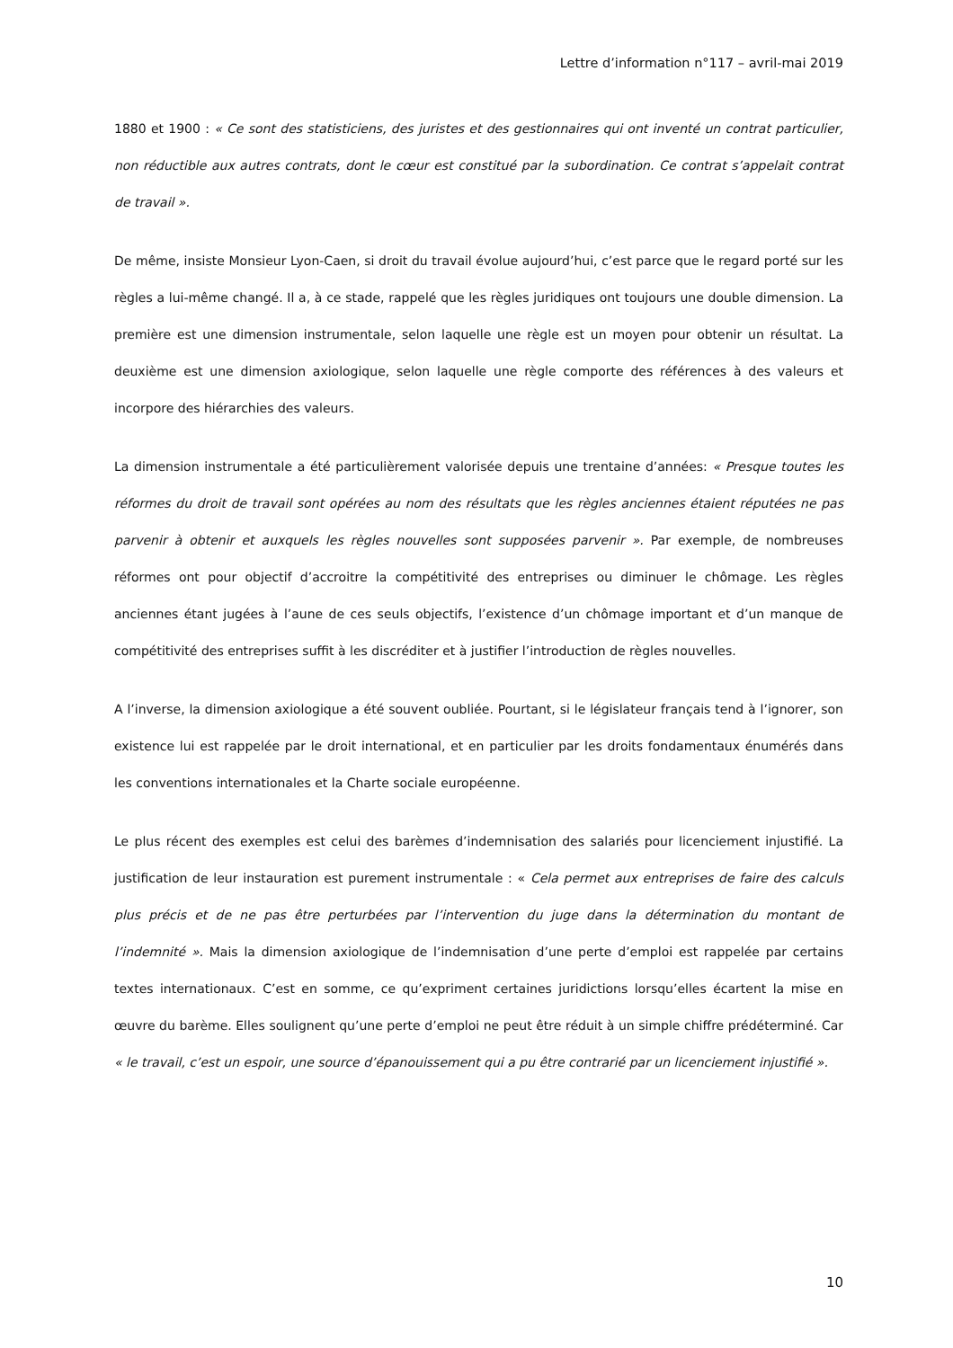Lettre d’information n°117 – avril-mai 2019
1880 et 1900 : « Ce sont des statisticiens, des juristes et des gestionnaires qui ont inventé un contrat particulier, non réductible aux autres contrats, dont le cœur est constitué par la subordination. Ce contrat s’appelait contrat de travail ».
De même, insiste Monsieur Lyon-Caen, si droit du travail évolue aujourd’hui, c’est parce que le regard porté sur les règles a lui-même changé. Il a, à ce stade, rappelé que les règles juridiques ont toujours une double dimension. La première est une dimension instrumentale, selon laquelle une règle est un moyen pour obtenir un résultat. La deuxième est une dimension axiologique, selon laquelle une règle comporte des références à des valeurs et incorpore des hiérarchies des valeurs.
La dimension instrumentale a été particulièrement valorisée depuis une trentaine d’années: « Presque toutes les réformes du droit de travail sont opérées au nom des résultats que les règles anciennes étaient réputées ne pas parvenir à obtenir et auxquels les règles nouvelles sont supposées parvenir ». Par exemple, de nombreuses réformes ont pour objectif d’accroitre la compétitivité des entreprises ou diminuer le chômage. Les règles anciennes étant jugées à l’aune de ces seuls objectifs, l’existence d’un chômage important et d’un manque de compétitivité des entreprises suffit à les discréditer et à justifier l’introduction de règles nouvelles.
A l’inverse, la dimension axiologique a été souvent oubliée. Pourtant, si le législateur français tend à l’ignorer, son existence lui est rappelée par le droit international, et en particulier par les droits fondamentaux énumérés dans les conventions internationales et la Charte sociale européenne.
Le plus récent des exemples est celui des barèmes d’indemnisation des salariés pour licenciement injustifié. La justification de leur instauration est purement instrumentale : « Cela permet aux entreprises de faire des calculs plus précis et de ne pas être perturbées par l’intervention du juge dans la détermination du montant de l’indemnité ». Mais la dimension axiologique de l’indemnisation d’une perte d’emploi est rappelée par certains textes internationaux. C’est en somme, ce qu’expriment certaines juridictions lorsqu’elles écartent la mise en œuvre du barème. Elles soulignent qu’une perte d’emploi ne peut être réduit à un simple chiffre prédéterminé. Car « le travail, c’est un espoir, une source d’épanouissement qui a pu être contrarié par un licenciement injustifié ».
10